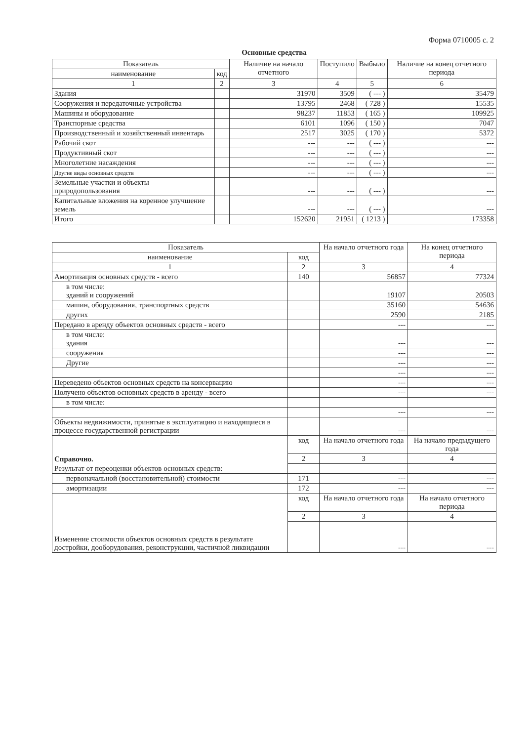Форма 0710005 с. 2
Основные средства
| Показатель | | Наличие на начало отчетного | Поступило | Выбыло | Наличие на конец отчетного периода |
| --- | --- | --- | --- | --- | --- |
| наименование | код | | | | |
| 1 | 2 | 3 | 4 | 5 | 6 |
| Здания | | 31970 | 3509 | ( --- ) | 35479 |
| Сооружения и передаточные устройства | | 13795 | 2468 | ( 728 ) | 15535 |
| Машины и оборудование | | 98237 | 11853 | ( 165 ) | 109925 |
| Транспорные средства | | 6101 | 1096 | ( 150 ) | 7047 |
| Производственный и хозяйственный инвентарь | | 2517 | 3025 | ( 170 ) | 5372 |
| Рабочий скот | | --- | --- | ( --- ) | --- |
| Продуктивный скот | | --- | --- | ( --- ) | --- |
| Многолетние насаждения | | --- | --- | ( --- ) | --- |
| Другие виды основных средств | | --- | --- | ( --- ) | --- |
| Земельные участки и объекты природопользования | | --- | --- | ( --- ) | --- |
| Капитальные вложения на коренное улучшение земель | | --- | --- | ( --- ) | --- |
| Итого | | 152620 | 21951 | ( 1213 ) | 173358 |
| Показатель | | На начало отчетного года | На конец отчетного периода |
| --- | --- | --- | --- |
| наименование | код | | |
| 1 | 2 | 3 | 4 |
| Амортизация основных средств - всего | 140 | 56857 | 77324 |
| в том числе: зданий и сооружений | | 19107 | 20503 |
| машин, оборудования, транспортных средств | | 35160 | 54636 |
| других | | 2590 | 2185 |
| Передано в аренду объектов основных средств - всего | | --- | --- |
| в том числе: здания | | --- | --- |
| сооружения | | --- | --- |
| Другие | | --- | --- |
| | | --- | --- |
| Переведено объектов основных средств на консервацию | | --- | --- |
| Получено объектов основных средств в аренду - всего | | --- | --- |
| в том числе: | | | |
| | | --- | --- |
| Объекты недвижимости, принятые в эксплуатацию и находящиеся в процессе государственной регистрации | | --- | --- |
| Справочно. | код | На начало отчетного года | На начало предыдущего года |
| | 2 | 3 | 4 |
| Результат от переоценки объектов основных средств: | | | |
| первоначальной (восстановительной) стоимости | 171 | --- | --- |
| амортизации | 172 | --- | --- |
| Изменение стоимости объектов основных средств в результате достройки, дооборудования, реконструкции, частичной ликвидации | код | На начало отчетного года | На начало отчетного периода |
| | 2 | 3 | 4 |
| | | --- | --- |